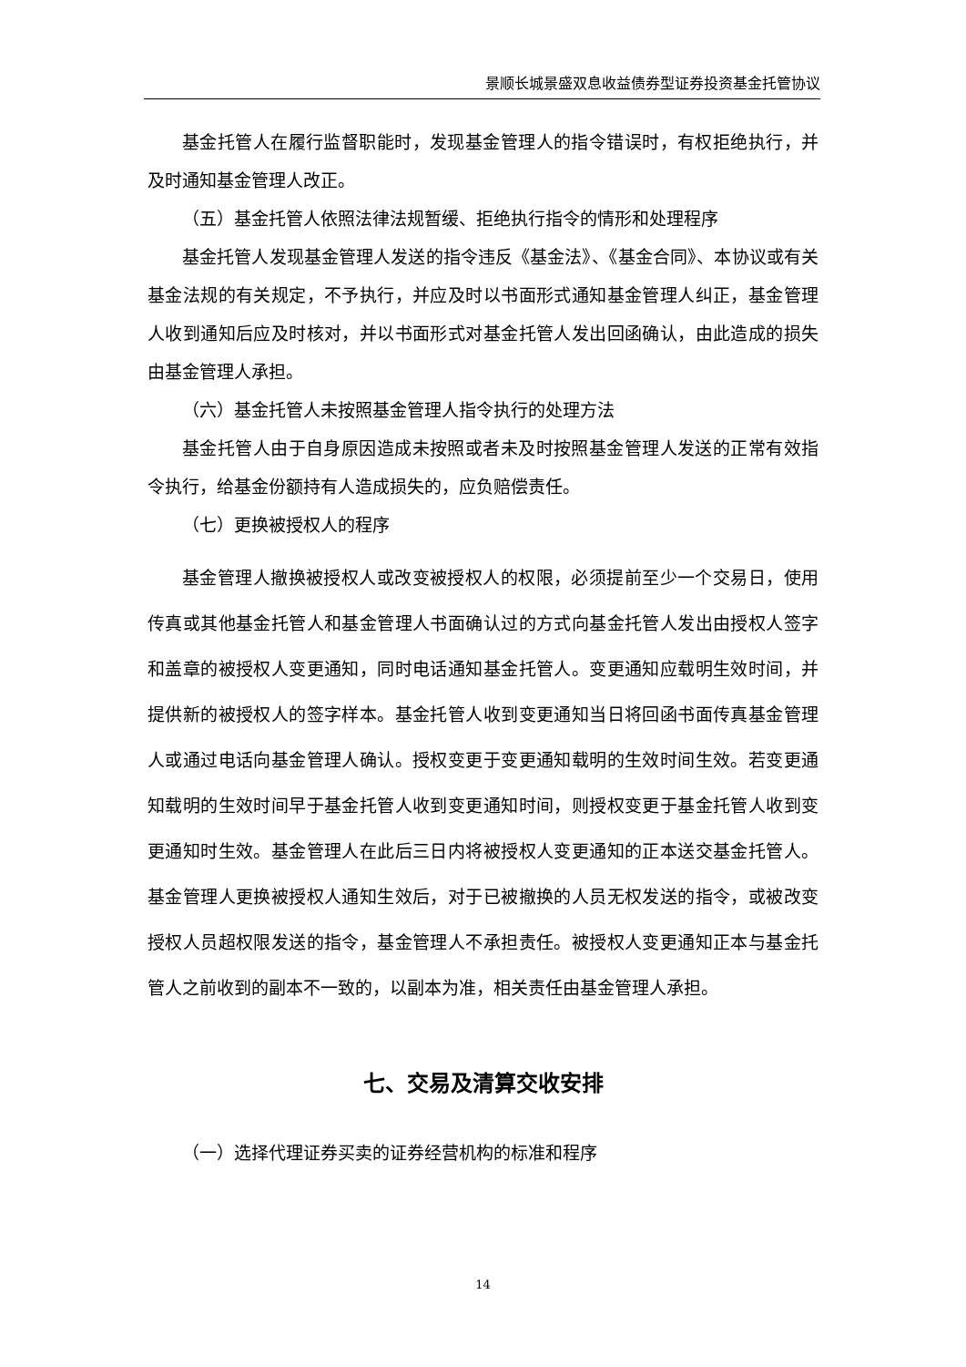景顺长城景盛双息收益债券型证券投资基金托管协议
基金托管人在履行监督职能时，发现基金管理人的指令错误时，有权拒绝执行，并及时通知基金管理人改正。
（五）基金托管人依照法律法规暂缓、拒绝执行指令的情形和处理程序
基金托管人发现基金管理人发送的指令违反《基金法》、《基金合同》、本协议或有关基金法规的有关规定，不予执行，并应及时以书面形式通知基金管理人纠正，基金管理人收到通知后应及时核对，并以书面形式对基金托管人发出回函确认，由此造成的损失由基金管理人承担。
（六）基金托管人未按照基金管理人指令执行的处理方法
基金托管人由于自身原因造成未按照或者未及时按照基金管理人发送的正常有效指令执行，给基金份额持有人造成损失的，应负赔偿责任。
（七）更换被授权人的程序
基金管理人撤换被授权人或改变被授权人的权限，必须提前至少一个交易日，使用传真或其他基金托管人和基金管理人书面确认过的方式向基金托管人发出由授权人签字和盖章的被授权人变更通知，同时电话通知基金托管人。变更通知应载明生效时间，并提供新的被授权人的签字样本。基金托管人收到变更通知当日将回函书面传真基金管理人或通过电话向基金管理人确认。授权变更于变更通知载明的生效时间生效。若变更通知载明的生效时间早于基金托管人收到变更通知时间，则授权变更于基金托管人收到变更通知时生效。基金管理人在此后三日内将被授权人变更通知的正本送交基金托管人。基金管理人更换被授权人通知生效后，对于已被撤换的人员无权发送的指令，或被改变授权人员超权限发送的指令，基金管理人不承担责任。被授权人变更通知正本与基金托管人之前收到的副本不一致的，以副本为准，相关责任由基金管理人承担。
七、交易及清算交收安排
（一）选择代理证券买卖的证券经营机构的标准和程序
14